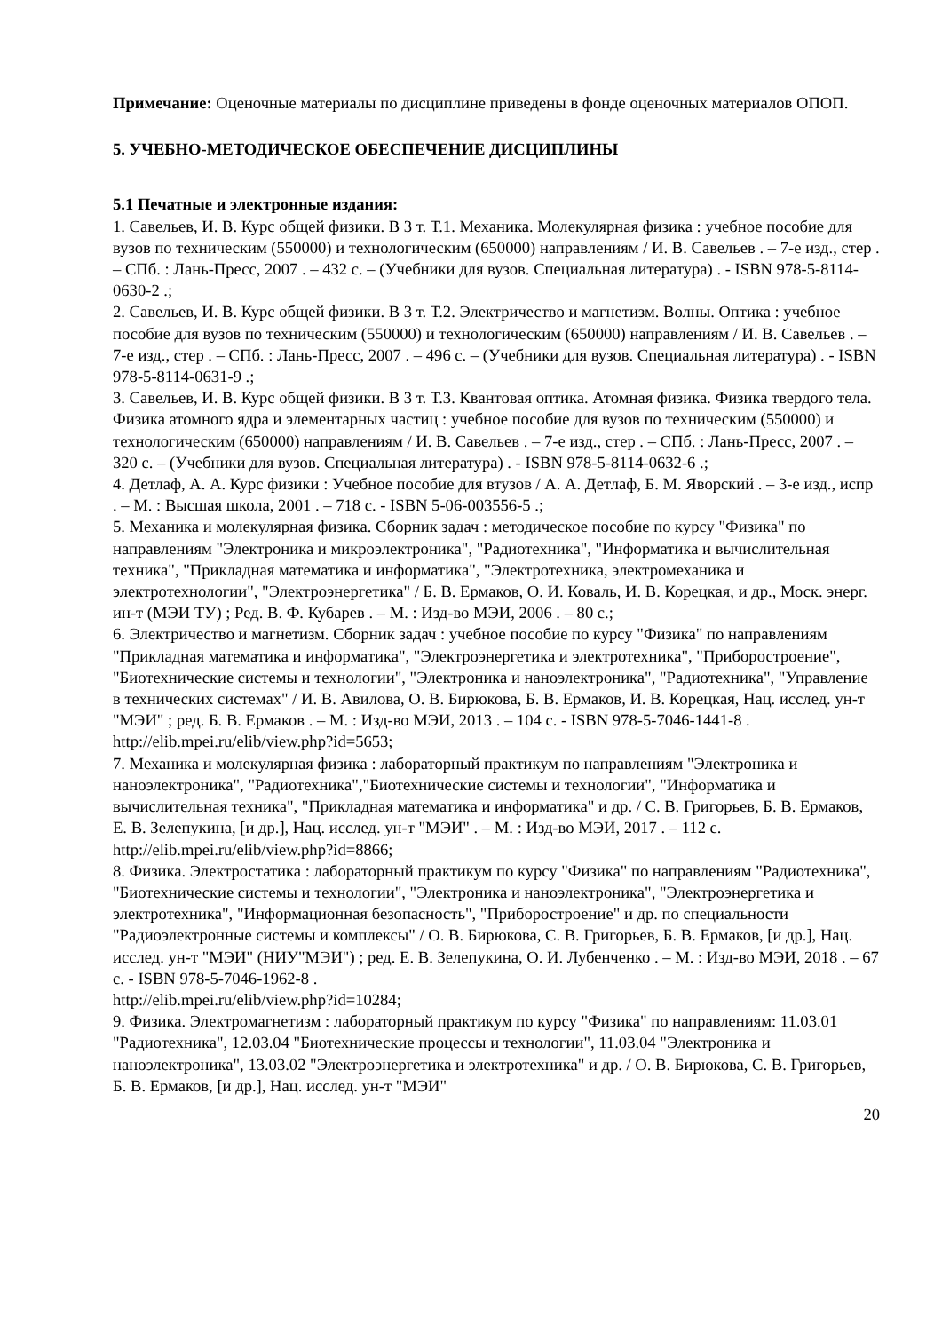Примечание: Оценочные материалы по дисциплине приведены в фонде оценочных материалов ОПОП.
5. УЧЕБНО-МЕТОДИЧЕСКОЕ ОБЕСПЕЧЕНИЕ ДИСЦИПЛИНЫ
5.1 Печатные и электронные издания:
1. Савельев, И. В. Курс общей физики. В 3 т. Т.1. Механика. Молекулярная физика : учебное пособие для вузов по техническим (550000) и технологическим (650000) направлениям / И. В. Савельев . – 7-е изд., стер . – СПб. : Лань-Пресс, 2007 . – 432 с. – (Учебники для вузов. Специальная литература) . - ISBN 978-5-8114-0630-2 .;
2. Савельев, И. В. Курс общей физики. В 3 т. Т.2. Электричество и магнетизм. Волны. Оптика : учебное пособие для вузов по техническим (550000) и технологическим (650000) направлениям / И. В. Савельев . – 7-е изд., стер . – СПб. : Лань-Пресс, 2007 . – 496 с. – (Учебники для вузов. Специальная литература) . - ISBN 978-5-8114-0631-9 .;
3. Савельев, И. В. Курс общей физики. В 3 т. Т.3. Квантовая оптика. Атомная физика. Физика твердого тела. Физика атомного ядра и элементарных частиц : учебное пособие для вузов по техническим (550000) и технологическим (650000) направлениям / И. В. Савельев . – 7-е изд., стер . – СПб. : Лань-Пресс, 2007 . – 320 с. – (Учебники для вузов. Специальная литература) . - ISBN 978-5-8114-0632-6 .;
4. Детлаф, А. А. Курс физики : Учебное пособие для втузов / А. А. Детлаф, Б. М. Яворский . – 3-е изд., испр . – М. : Высшая школа, 2001 . – 718 с. - ISBN 5-06-003556-5 .;
5. Механика и молекулярная физика. Сборник задач : методическое пособие по курсу "Физика" по направлениям "Электроника и микроэлектроника", "Радиотехника", "Информатика и вычислительная техника", "Прикладная математика и информатика", "Электротехника, электромеханика и электротехнологии", "Электроэнергетика" / Б. В. Ермаков, О. И. Коваль, И. В. Корецкая, и др., Моск. энерг. ин-т (МЭИ ТУ) ; Ред. В. Ф. Кубарев . – М. : Изд-во МЭИ, 2006 . – 80 с.;
6. Электричество и магнетизм. Сборник задач : учебное пособие по курсу "Физика" по направлениям "Прикладная математика и информатика", "Электроэнергетика и электротехника", "Приборостроение", "Биотехнические системы и технологии", "Электроника и наноэлектроника", "Радиотехника", "Управление в технических системах" / И. В. Авилова, О. В. Бирюкова, Б. В. Ермаков, И. В. Корецкая, Нац. исслед. ун-т "МЭИ" ; ред. Б. В. Ермаков . – М. : Изд-во МЭИ, 2013 . – 104 с. - ISBN 978-5-7046-1441-8 .
http://elib.mpei.ru/elib/view.php?id=5653;
7. Механика и молекулярная физика : лабораторный практикум по направлениям "Электроника и наноэлектроника", "Радиотехника","Биотехнические системы и технологии", "Информатика и вычислительная техника", "Прикладная математика и информатика" и др. / С. В. Григорьев, Б. В. Ермаков, Е. В. Зелепукина, [и др.], Нац. исслед. ун-т "МЭИ" . – М. : Изд-во МЭИ, 2017 . – 112 с.
http://elib.mpei.ru/elib/view.php?id=8866;
8. Физика. Электростатика : лабораторный практикум по курсу "Физика" по направлениям "Радиотехника", "Биотехнические системы и технологии", "Электроника и наноэлектроника", "Электроэнергетика и электротехника", "Информационная безопасность", "Приборостроение" и др. по специальности "Радиоэлектронные системы и комплексы" / О. В. Бирюкова, С. В. Григорьев, Б. В. Ермаков, [и др.], Нац. исслед. ун-т "МЭИ" (НИУ"МЭИ") ; ред. Е. В. Зелепукина, О. И. Лубенченко . – М. : Изд-во МЭИ, 2018 . – 67 с. - ISBN 978-5-7046-1962-8 .
http://elib.mpei.ru/elib/view.php?id=10284;
9. Физика. Электромагнетизм : лабораторный практикум по курсу "Физика" по направлениям: 11.03.01 "Радиотехника", 12.03.04 "Биотехнические процессы и технологии", 11.03.04 "Электроника и наноэлектроника", 13.03.02 "Электроэнергетика и электротехника" и др. / О. В. Бирюкова, С. В. Григорьев, Б. В. Ермаков, [и др.], Нац. исслед. ун-т "МЭИ"
20